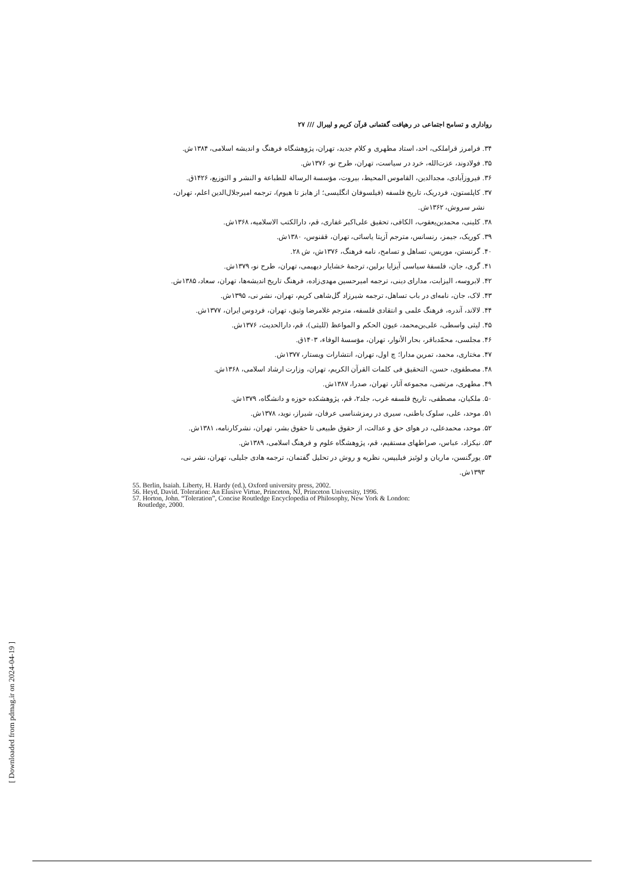رواداری و تسامح اجتماعی در رهیافت گفتمانی قرآن کریم و لیبرال /// ۲۷
۳۴. فرامرز قراملکی، احد، استاد مطهری و کلام جدید، تهران، پژوهشگاه فرهنگ و اندیشه اسلامی، ۱۳۸۴ش.
۳۵. فولادوند، عزت‌الله، خرد در سیاست، تهران، طرح نو، ۱۳۷۶ش.
۳۶. فیروزآبادی، مجدالدین، القاموس المحیط، بیروت، مؤسسة الرسالة للطباعة و النشر و التوزیع، ۱۴۲۶ق.
۳۷. کاپلستون، فردریک، تاریخ فلسفه (فیلسوفان انگلیسی؛ از هابز تا هیوم)، ترجمه امیرجلال‌الدین اعلم، تهران،
نشر سروش، ۱۳۶۲ش.
۳۸. کلینی، محمدبن‌یعقوب، الکافی، تحقیق علی‌اکبر غفاری، قم، دارالکتب الاسلامیه، ۱۳۶۸ش.
۳۹. کوریک، جیمز، رنسانس، مترجم آزیتا یاسائی، تهران، ققنوس، ۱۳۸۰ش.
۴۰. گرنستن، موریس، تساهل و تسامح، نامه فرهنگ، ۱۳۷۶ش، ش ۲۸.
۴۱. گری، جان، فلسفهٔ سیاسی آیزایا برلین، ترجمهٔ خشایار دیهیمی، تهران، طرح نو، ۱۳۷۹ش.
۴۲. لابروسه، الیزابت، مدارای دینی، ترجمه امیرحسین مهدی‌زاده، فرهنگ تاریخ اندیشه‌ها، تهران، سعاد، ۱۳۸۵ش.
۴۳. لاک، جان، نامه‌ای در باب تساهل، ترجمه شیرزاد گل‌شاهی کریم، تهران، نشر نی، ۱۳۹۵ش.
۴۴. لالاند، آندره، فرهنگ علمی و انتقادی فلسفه، مترجم غلامرضا وثیق، تهران، فردوس ایران، ۱۳۷۷ش.
۴۵. لیثی واسطی، علی‌بن‌محمد، عیون الحکم و المواعظ (للیثی)، قم، دارالحدیث، ۱۳۷۶ش.
۴۶. مجلسی، محمّدباقر، بحار الأنوار، تهران، مؤسسهٔ الوفاء، ۱۴۰۳ق.
۴۷. مختاری، محمد، تمرین مدارا؛ چ اول، تهران، انتشارات ویستار، ۱۳۷۷ش.
۴۸. مصطفوی، حسن، التحقیق فی کلمات القرآن الکریم، تهران، وزارت ارشاد اسلامی، ۱۳۶۸ش.
۴۹. مطهری، مرتضی، مجموعه آثار، تهران، صدرا، ۱۳۸۷ش.
۵۰. ملکیان، مصطفی، تاریخ فلسفه غرب، جلد۲، قم، پژوهشکده حوزه و دانشگاه، ۱۳۷۹ش.
۵۱. موحد، علی، سلوک باطنی، سیری در رمزشناسی عرفان، شیراز، نوید، ۱۳۷۸ش.
۵۲. موحد، محمدعلی، در هوای حق و عدالت، از حقوق طبیعی تا حقوق بشر، تهران، نشرکارنامه، ۱۳۸۱ش.
۵۳. نیکزاد، عباس، صراطهای مستقیم، قم، پژوهشگاه علوم و فرهنگ اسلامی، ۱۳۸۹ش.
۵۴. یورگنسن، ماریان و لوئیز فیلیپس، نظریه و روش در تحلیل گفتمان، ترجمه هادی جلیلی، تهران، نشر نی،
۱۳۹۳ش.
55. Berlin, Isaiah. Liberty, H. Hardy (ed.), Oxford university press, 2002.
56. Heyd, David. Toleration: An Elusive Virtue, Princeton, NJ, Princeton University, 1996.
57. Horton, John. “Toleration”, Concise Routledge Encyclopedia of Philosophy, New York & London:
Routledge, 2000.
[ Downloaded from pdmag.ir on 2024-04-19 ]